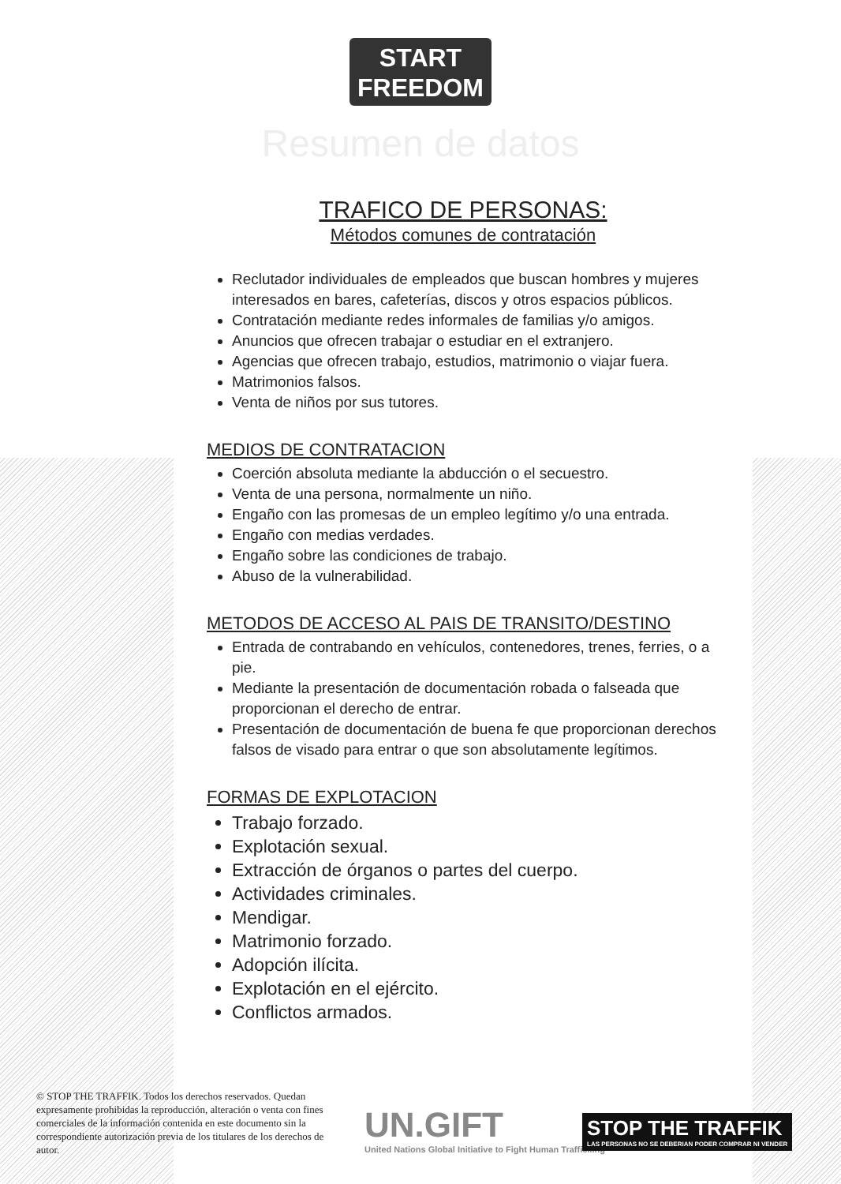START
FREEDOM
Resumen de datos
TRAFICO DE PERSONAS:
Métodos comunes de contratación
Reclutador individuales de empleados que buscan hombres y mujeres interesados en bares, cafeterías, discos y otros espacios públicos.
Contratación mediante redes informales de familias y/o amigos.
Anuncios que ofrecen trabajar o estudiar en el extranjero.
Agencias que ofrecen trabajo, estudios, matrimonio o viajar fuera.
Matrimonios falsos.
Venta de niños por sus tutores.
MEDIOS DE CONTRATACION
Coerción absoluta mediante la abducción o el secuestro.
Venta de una persona, normalmente un niño.
Engaño con las promesas de un empleo legítimo y/o una entrada.
Engaño con medias verdades.
Engaño sobre las condiciones de trabajo.
Abuso de la vulnerabilidad.
METODOS DE ACCESO AL PAIS DE TRANSITO/DESTINO
Entrada de contrabando en vehículos, contenedores, trenes, ferries, o a pie.
Mediante la presentación de documentación robada o falseada que proporcionan el derecho de entrar.
Presentación de documentación de buena fe que proporcionan derechos falsos de visado para entrar o que son absolutamente legítimos.
FORMAS DE EXPLOTACION
Trabajo forzado.
Explotación sexual.
Extracción de órganos o partes del cuerpo.
Actividades criminales.
Mendigar.
Matrimonio forzado.
Adopción ilícita.
Explotación en el ejército.
Conflictos armados.
© STOP THE TRAFFIK. Todos los derechos reservados. Quedan expresamente prohibidas la reproducción, alteración o venta con fines comerciales de la información contenida en este documento sin la correspondiente autorización previa de los titulares de los derechos de autor.
UN.GIFT
United Nations Global Initiative to Fight Human Trafficking
STOP THE TRAFFIK
LAS PERSONAS NO SE DEBERIAN PODER COMPRAR NI VENDER